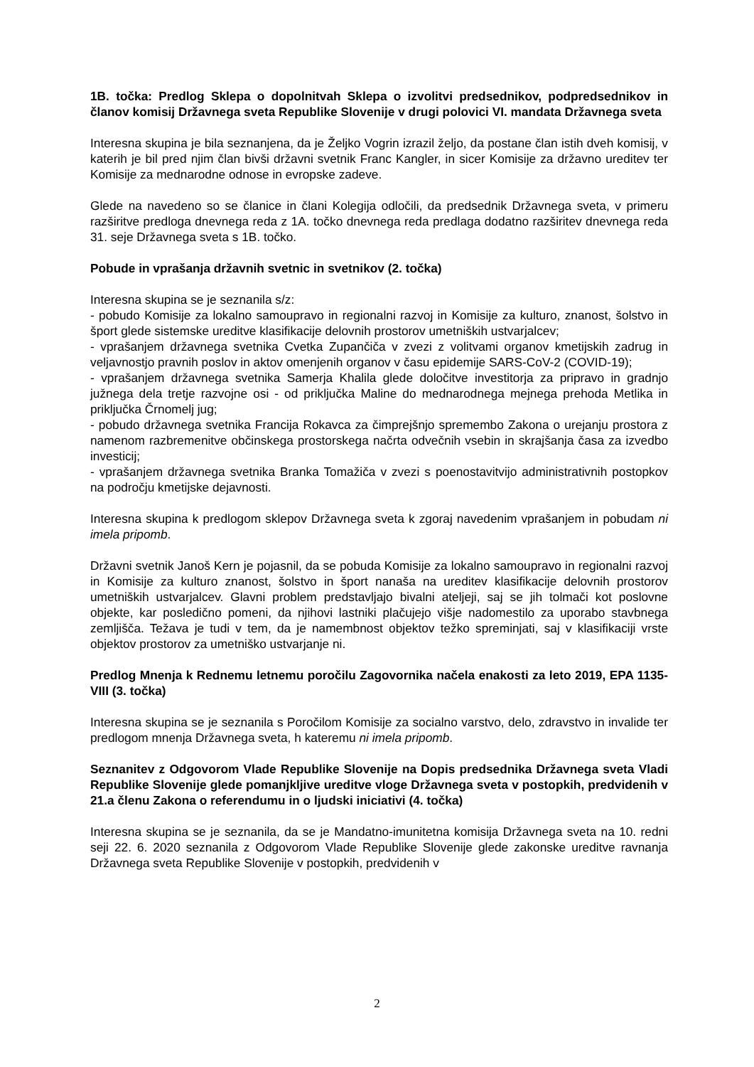1B. točka: Predlog Sklepa o dopolnitvah Sklepa o izvolitvi predsednikov, podpredsednikov in članov komisij Državnega sveta Republike Slovenije v drugi polovici VI. mandata Državnega sveta
Interesna skupina je bila seznanjena, da je Željko Vogrin izrazil željo, da postane član istih dveh komisij, v katerih je bil pred njim član bivši državni svetnik Franc Kangler, in sicer Komisije za državno ureditev ter Komisije za mednarodne odnose in evropske zadeve.
Glede na navedeno so se članice in člani Kolegija odločili, da predsednik Državnega sveta, v primeru razširitve predloga dnevnega reda z 1A. točko dnevnega reda predlaga dodatno razširitev dnevnega reda 31. seje Državnega sveta s 1B. točko.
Pobude in vprašanja državnih svetnic in svetnikov (2. točka)
Interesna skupina se je seznanila s/z:
- pobudo Komisije za lokalno samoupravo in regionalni razvoj in Komisije za kulturo, znanost, šolstvo in šport glede sistemske ureditve klasifikacije delovnih prostorov umetniških ustvarjalcev;
- vprašanjem državnega svetnika Cvetka Zupančiča v zvezi z volitvami organov kmetijskih zadrug in veljavnostjo pravnih poslov in aktov omenjenih organov v času epidemije SARS-CoV-2 (COVID-19);
- vprašanjem državnega svetnika Samerja Khalila glede določitve investitorja za pripravo in gradnjo južnega dela tretje razvojne osi - od priključka Maline do mednarodnega mejnega prehoda Metlika in priključka Črnomelj jug;
- pobudo državnega svetnika Francija Rokavca za čimprejšnjo spremembo Zakona o urejanju prostora z namenom razbremenitve občinskega prostorskega načrta odvečnih vsebin in skrajšanja časa za izvedbo investicij;
- vprašanjem državnega svetnika Branka Tomažiča v zvezi s poenostavitvijo administrativnih postopkov na področju kmetijske dejavnosti.
Interesna skupina k predlogom sklepov Državnega sveta k zgoraj navedenim vprašanjem in pobudam ni imela pripomb.
Državni svetnik Janoš Kern je pojasnil, da se pobuda Komisije za lokalno samoupravo in regionalni razvoj in Komisije za kulturo znanost, šolstvo in šport nanaša na ureditev klasifikacije delovnih prostorov umetniških ustvarjalcev. Glavni problem predstavljajo bivalni ateljeji, saj se jih tolmači kot poslovne objekte, kar posledično pomeni, da njihovi lastniki plačujejo višje nadomestilo za uporabo stavbnega zemljišča. Težava je tudi v tem, da je namembnost objektov težko spreminjati, saj v klasifikaciji vrste objektov prostorov za umetniško ustvarjanje ni.
Predlog Mnenja k Rednemu letnemu poročilu Zagovornika načela enakosti za leto 2019, EPA 1135-VIII (3. točka)
Interesna skupina se je seznanila s Poročilom Komisije za socialno varstvo, delo, zdravstvo in invalide ter predlogom mnenja Državnega sveta, h kateremu ni imela pripomb.
Seznanitev z Odgovorom Vlade Republike Slovenije na Dopis predsednika Državnega sveta Vladi Republike Slovenije glede pomanjkljive ureditve vloge Državnega sveta v postopkih, predvidenih v 21.a členu Zakona o referendumu in o ljudski iniciativi (4. točka)
Interesna skupina se je seznanila, da se je Mandatno-imunitetna komisija Državnega sveta na 10. redni seji 22. 6. 2020 seznanila z Odgovorom Vlade Republike Slovenije glede zakonske ureditve ravnanja Državnega sveta Republike Slovenije v postopkih, predvidenih v
2